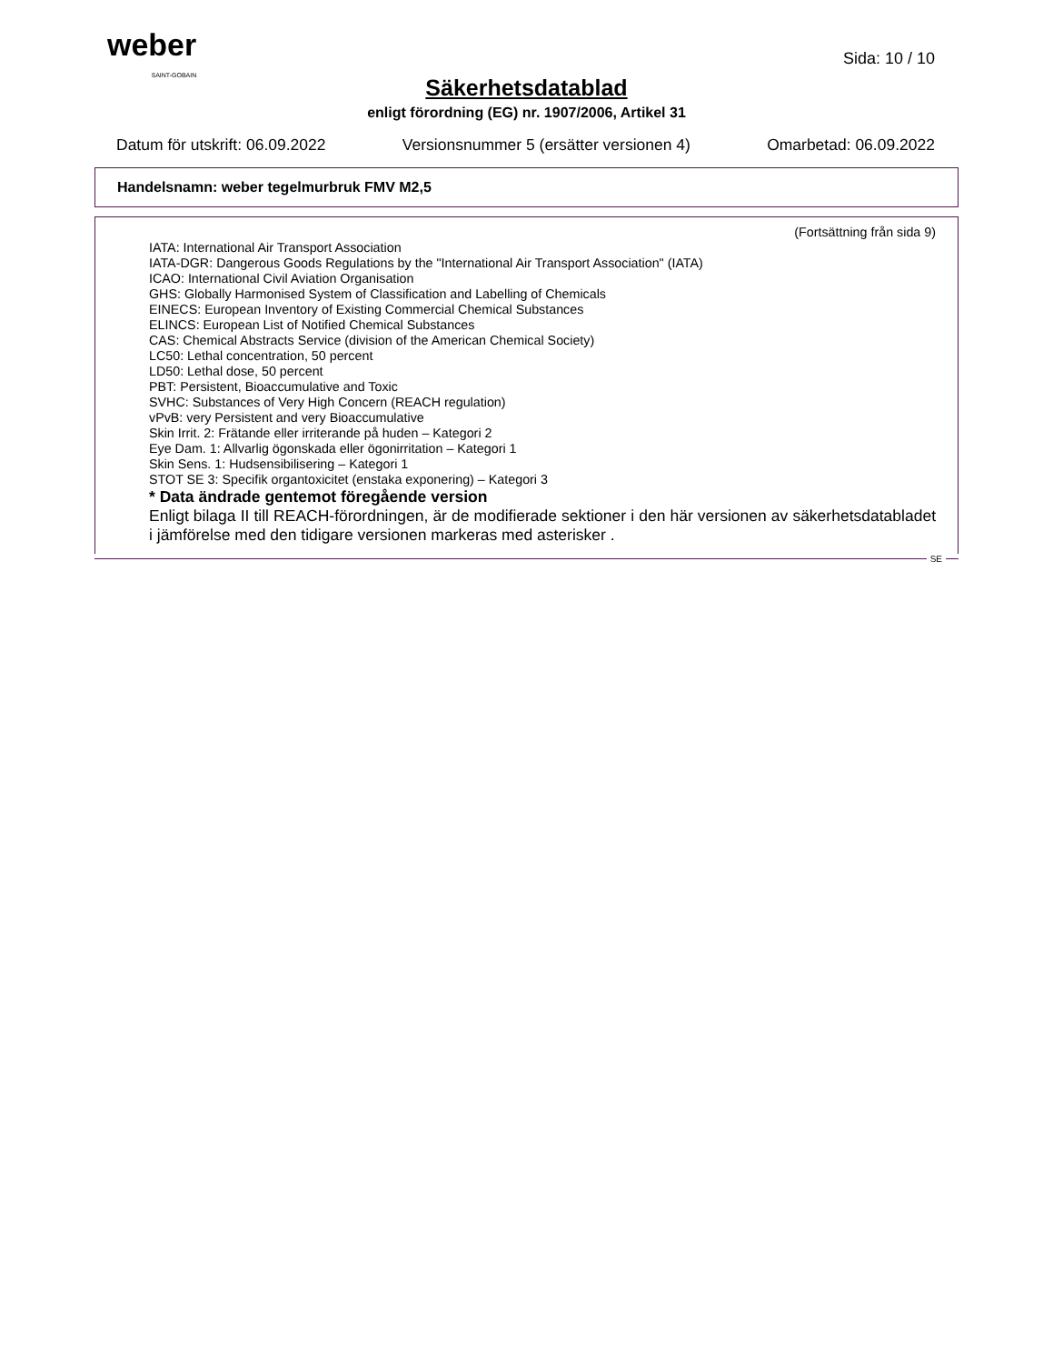weber
SAINT-GOBAIN
Sida: 10 / 10
Säkerhetsdatablad
enligt förordning (EG) nr. 1907/2006, Artikel 31
Datum för utskrift: 06.09.2022 Versionsnummer 5 (ersätter versionen 4) Omarbetad: 06.09.2022
Handelsnamn: weber tegelmurbruk FMV M2,5
(Fortsättning från sida 9)
IATA: International Air Transport Association
IATA-DGR: Dangerous Goods Regulations by the "International Air Transport Association" (IATA)
ICAO: International Civil Aviation Organisation
GHS: Globally Harmonised System of Classification and Labelling of Chemicals
EINECS: European Inventory of Existing Commercial Chemical Substances
ELINCS: European List of Notified Chemical Substances
CAS: Chemical Abstracts Service (division of the American Chemical Society)
LC50: Lethal concentration, 50 percent
LD50: Lethal dose, 50 percent
PBT: Persistent, Bioaccumulative and Toxic
SVHC: Substances of Very High Concern (REACH regulation)
vPvB: very Persistent and very Bioaccumulative
Skin Irrit. 2: Frätande eller irriterande på huden – Kategori 2
Eye Dam. 1: Allvarlig ögonskada eller ögonirritation – Kategori 1
Skin Sens. 1: Hudsensibilisering – Kategori 1
STOT SE 3: Specifik organtoxicitet (enstaka exponering) – Kategori 3
* Data ändrade gentemot föregående version
Enligt bilaga II till REACH-förordningen, är de modifierade sektioner i den här versionen av säkerhetsdatabladet i jämförelse med den tidigare versionen markeras med asterisker .
SE